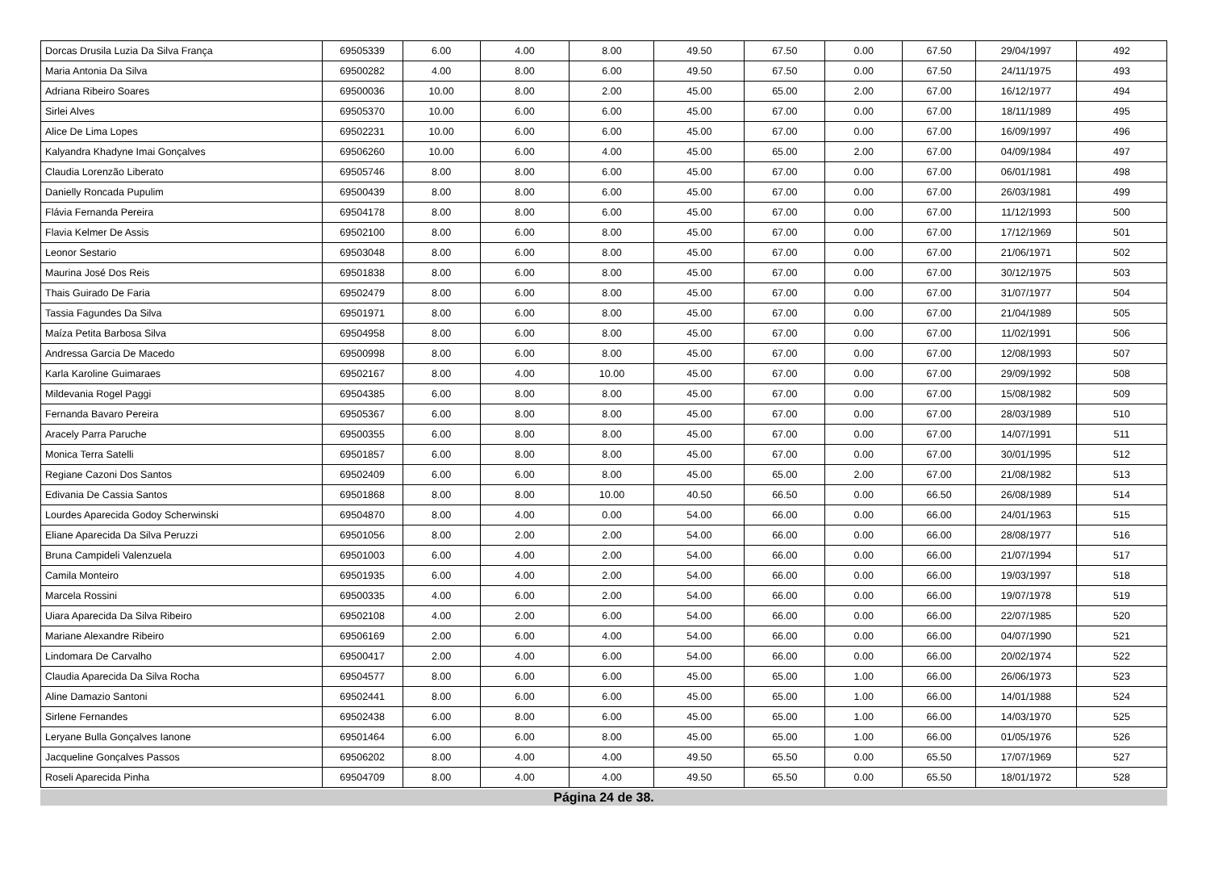| Dorcas Drusila Luzia Da Silva França | 69505339 | 6.00 | 4.00 | 8.00 | 49.50 | 67.50 | 0.00 | 67.50 | 29/04/1997 | 492 |
| Maria Antonia Da Silva | 69500282 | 4.00 | 8.00 | 6.00 | 49.50 | 67.50 | 0.00 | 67.50 | 24/11/1975 | 493 |
| Adriana Ribeiro Soares | 69500036 | 10.00 | 8.00 | 2.00 | 45.00 | 65.00 | 2.00 | 67.00 | 16/12/1977 | 494 |
| Sirlei Alves | 69505370 | 10.00 | 6.00 | 6.00 | 45.00 | 67.00 | 0.00 | 67.00 | 18/11/1989 | 495 |
| Alice De Lima Lopes | 69502231 | 10.00 | 6.00 | 6.00 | 45.00 | 67.00 | 0.00 | 67.00 | 16/09/1997 | 496 |
| Kalyandra Khadyne Imai Gonçalves | 69506260 | 10.00 | 6.00 | 4.00 | 45.00 | 65.00 | 2.00 | 67.00 | 04/09/1984 | 497 |
| Claudia Lorenzão Liberato | 69505746 | 8.00 | 8.00 | 6.00 | 45.00 | 67.00 | 0.00 | 67.00 | 06/01/1981 | 498 |
| Danielly Roncada Pupulim | 69500439 | 8.00 | 8.00 | 6.00 | 45.00 | 67.00 | 0.00 | 67.00 | 26/03/1981 | 499 |
| Flávia Fernanda Pereira | 69504178 | 8.00 | 8.00 | 6.00 | 45.00 | 67.00 | 0.00 | 67.00 | 11/12/1993 | 500 |
| Flavia Kelmer De Assis | 69502100 | 8.00 | 6.00 | 8.00 | 45.00 | 67.00 | 0.00 | 67.00 | 17/12/1969 | 501 |
| Leonor Sestario | 69503048 | 8.00 | 6.00 | 8.00 | 45.00 | 67.00 | 0.00 | 67.00 | 21/06/1971 | 502 |
| Maurina José Dos Reis | 69501838 | 8.00 | 6.00 | 8.00 | 45.00 | 67.00 | 0.00 | 67.00 | 30/12/1975 | 503 |
| Thais Guirado De Faria | 69502479 | 8.00 | 6.00 | 8.00 | 45.00 | 67.00 | 0.00 | 67.00 | 31/07/1977 | 504 |
| Tassia Fagundes Da Silva | 69501971 | 8.00 | 6.00 | 8.00 | 45.00 | 67.00 | 0.00 | 67.00 | 21/04/1989 | 505 |
| Maíza Petita Barbosa Silva | 69504958 | 8.00 | 6.00 | 8.00 | 45.00 | 67.00 | 0.00 | 67.00 | 11/02/1991 | 506 |
| Andressa Garcia De Macedo | 69500998 | 8.00 | 6.00 | 8.00 | 45.00 | 67.00 | 0.00 | 67.00 | 12/08/1993 | 507 |
| Karla Karoline Guimaraes | 69502167 | 8.00 | 4.00 | 10.00 | 45.00 | 67.00 | 0.00 | 67.00 | 29/09/1992 | 508 |
| Mildevania Rogel Paggi | 69504385 | 6.00 | 8.00 | 8.00 | 45.00 | 67.00 | 0.00 | 67.00 | 15/08/1982 | 509 |
| Fernanda Bavaro Pereira | 69505367 | 6.00 | 8.00 | 8.00 | 45.00 | 67.00 | 0.00 | 67.00 | 28/03/1989 | 510 |
| Aracely Parra Paruche | 69500355 | 6.00 | 8.00 | 8.00 | 45.00 | 67.00 | 0.00 | 67.00 | 14/07/1991 | 511 |
| Monica Terra Satelli | 69501857 | 6.00 | 8.00 | 8.00 | 45.00 | 67.00 | 0.00 | 67.00 | 30/01/1995 | 512 |
| Regiane Cazoni Dos Santos | 69502409 | 6.00 | 6.00 | 8.00 | 45.00 | 65.00 | 2.00 | 67.00 | 21/08/1982 | 513 |
| Edivania De Cassia Santos | 69501868 | 8.00 | 8.00 | 10.00 | 40.50 | 66.50 | 0.00 | 66.50 | 26/08/1989 | 514 |
| Lourdes Aparecida Godoy Scherwinski | 69504870 | 8.00 | 4.00 | 0.00 | 54.00 | 66.00 | 0.00 | 66.00 | 24/01/1963 | 515 |
| Eliane Aparecida Da Silva Peruzzi | 69501056 | 8.00 | 2.00 | 2.00 | 54.00 | 66.00 | 0.00 | 66.00 | 28/08/1977 | 516 |
| Bruna Campideli Valenzuela | 69501003 | 6.00 | 4.00 | 2.00 | 54.00 | 66.00 | 0.00 | 66.00 | 21/07/1994 | 517 |
| Camila Monteiro | 69501935 | 6.00 | 4.00 | 2.00 | 54.00 | 66.00 | 0.00 | 66.00 | 19/03/1997 | 518 |
| Marcela Rossini | 69500335 | 4.00 | 6.00 | 2.00 | 54.00 | 66.00 | 0.00 | 66.00 | 19/07/1978 | 519 |
| Uiara Aparecida Da Silva Ribeiro | 69502108 | 4.00 | 2.00 | 6.00 | 54.00 | 66.00 | 0.00 | 66.00 | 22/07/1985 | 520 |
| Mariane Alexandre Ribeiro | 69506169 | 2.00 | 6.00 | 4.00 | 54.00 | 66.00 | 0.00 | 66.00 | 04/07/1990 | 521 |
| Lindomara De Carvalho | 69500417 | 2.00 | 4.00 | 6.00 | 54.00 | 66.00 | 0.00 | 66.00 | 20/02/1974 | 522 |
| Claudia Aparecida Da Silva Rocha | 69504577 | 8.00 | 6.00 | 6.00 | 45.00 | 65.00 | 1.00 | 66.00 | 26/06/1973 | 523 |
| Aline Damazio Santoni | 69502441 | 8.00 | 6.00 | 6.00 | 45.00 | 65.00 | 1.00 | 66.00 | 14/01/1988 | 524 |
| Sirlene Fernandes | 69502438 | 6.00 | 8.00 | 6.00 | 45.00 | 65.00 | 1.00 | 66.00 | 14/03/1970 | 525 |
| Leryane Bulla Gonçalves Ianone | 69501464 | 6.00 | 6.00 | 8.00 | 45.00 | 65.00 | 1.00 | 66.00 | 01/05/1976 | 526 |
| Jacqueline Gonçalves Passos | 69506202 | 8.00 | 4.00 | 4.00 | 49.50 | 65.50 | 0.00 | 65.50 | 17/07/1969 | 527 |
| Roseli Aparecida Pinha | 69504709 | 8.00 | 4.00 | 4.00 | 49.50 | 65.50 | 0.00 | 65.50 | 18/01/1972 | 528 |
Página 24 de 38.